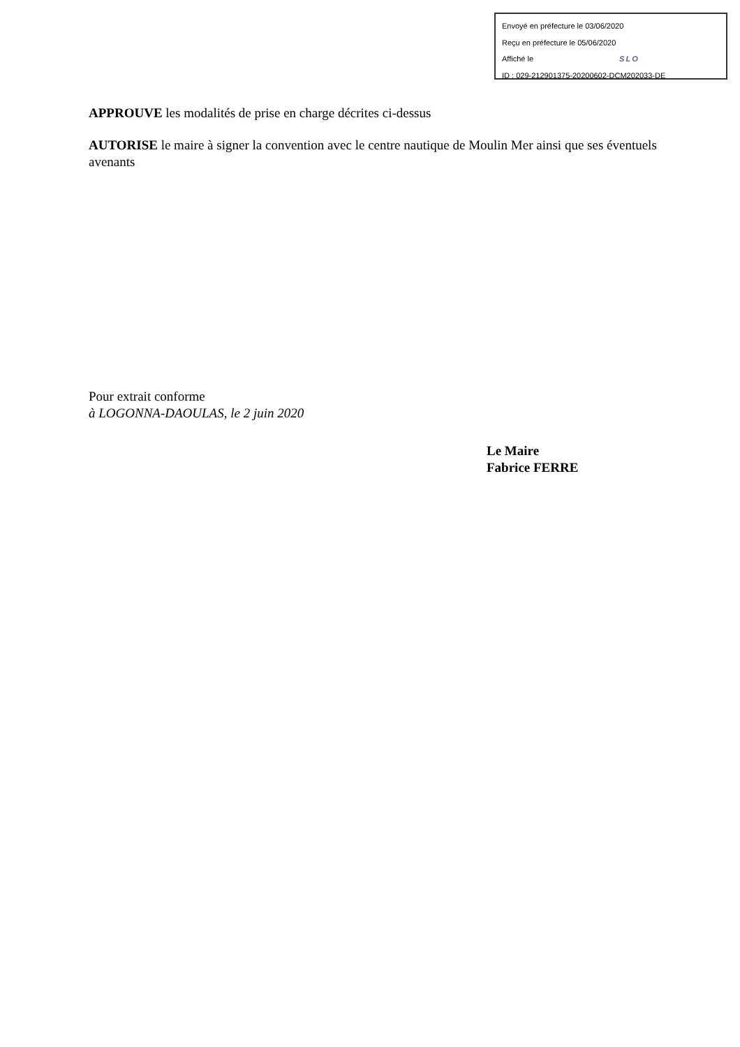Envoyé en préfecture le 03/06/2020
Reçu en préfecture le 05/06/2020
Affiché le SLO
ID : 029-212901375-20200602-DCM202033-DE
APPROUVE les modalités de prise en charge décrites ci-dessus
AUTORISE le maire à signer la convention avec le centre nautique de Moulin Mer ainsi que ses éventuels avenants
Pour extrait conforme
à LOGONNA-DAOULAS, le 2 juin 2020
Le Maire
Fabrice FERRE